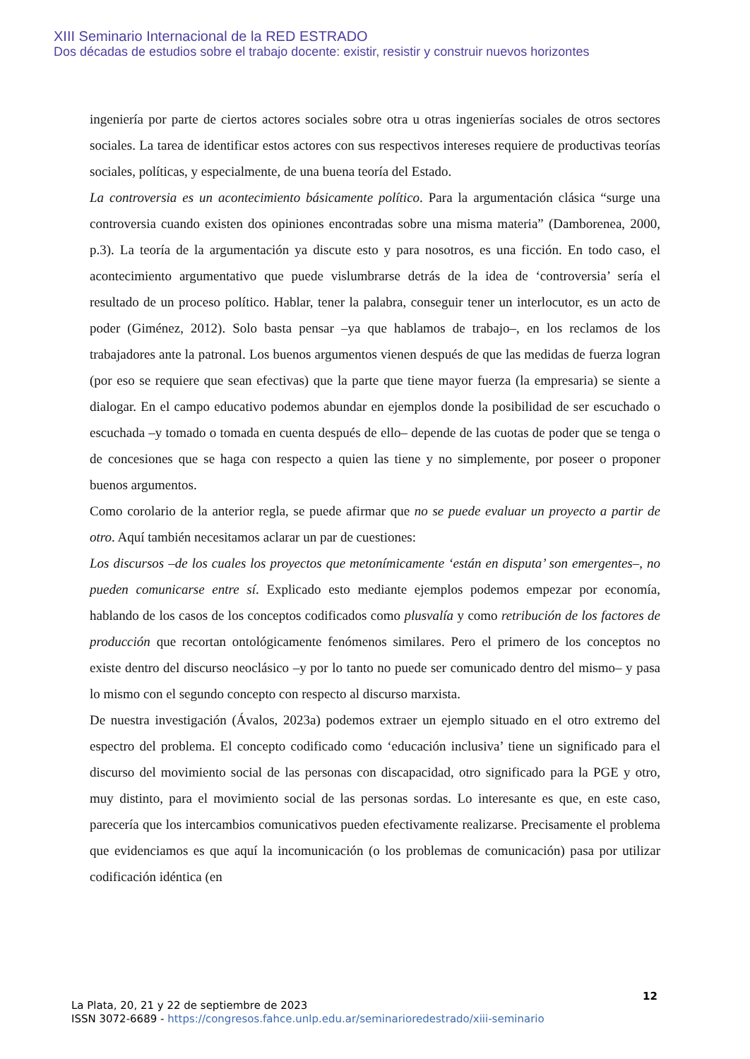XIII Seminario Internacional de la RED ESTRADO
Dos décadas de estudios sobre el trabajo docente: existir, resistir y construir nuevos horizontes
ingeniería por parte de ciertos actores sociales sobre otra u otras ingenierías sociales de otros sectores sociales. La tarea de identificar estos actores con sus respectivos intereses requiere de productivas teorías sociales, políticas, y especialmente, de una buena teoría del Estado.
La controversia es un acontecimiento básicamente político. Para la argumentación clásica “surge una controversia cuando existen dos opiniones encontradas sobre una misma materia” (Damborenea, 2000, p.3). La teoría de la argumentación ya discute esto y para nosotros, es una ficción. En todo caso, el acontecimiento argumentativo que puede vislumbrarse detrás de la idea de ‘controversia’ sería el resultado de un proceso político. Hablar, tener la palabra, conseguir tener un interlocutor, es un acto de poder (Giménez, 2012). Solo basta pensar –ya que hablamos de trabajo–, en los reclamos de los trabajadores ante la patronal. Los buenos argumentos vienen después de que las medidas de fuerza logran (por eso se requiere que sean efectivas) que la parte que tiene mayor fuerza (la empresaria) se siente a dialogar. En el campo educativo podemos abundar en ejemplos donde la posibilidad de ser escuchado o escuchada –y tomado o tomada en cuenta después de ello– depende de las cuotas de poder que se tenga o de concesiones que se haga con respecto a quien las tiene y no simplemente, por poseer o proponer buenos argumentos.
Como corolario de la anterior regla, se puede afirmar que no se puede evaluar un proyecto a partir de otro. Aquí también necesitamos aclarar un par de cuestiones:
Los discursos –de los cuales los proyectos que metonímicamente ‘están en disputa’ son emergentes–, no pueden comunicarse entre sí. Explicado esto mediante ejemplos podemos empezar por economía, hablando de los casos de los conceptos codificados como plusvalía y como retribución de los factores de producción que recortan ontológicamente fenómenos similares. Pero el primero de los conceptos no existe dentro del discurso neoclásico –y por lo tanto no puede ser comunicado dentro del mismo– y pasa lo mismo con el segundo concepto con respecto al discurso marxista.
De nuestra investigación (Ávalos, 2023a) podemos extraer un ejemplo situado en el otro extremo del espectro del problema. El concepto codificado como ‘educación inclusiva’ tiene un significado para el discurso del movimiento social de las personas con discapacidad, otro significado para la PGE y otro, muy distinto, para el movimiento social de las personas sordas. Lo interesante es que, en este caso, parecería que los intercambios comunicativos pueden efectivamente realizarse. Precisamente el problema que evidenciamos es que aquí la incomunicación (o los problemas de comunicación) pasa por utilizar codificación idéntica (en
12
La Plata, 20, 21 y 22 de septiembre de 2023
ISSN 3072-6689 - https://congresos.fahce.unlp.edu.ar/seminarioredestrado/xiii-seminario